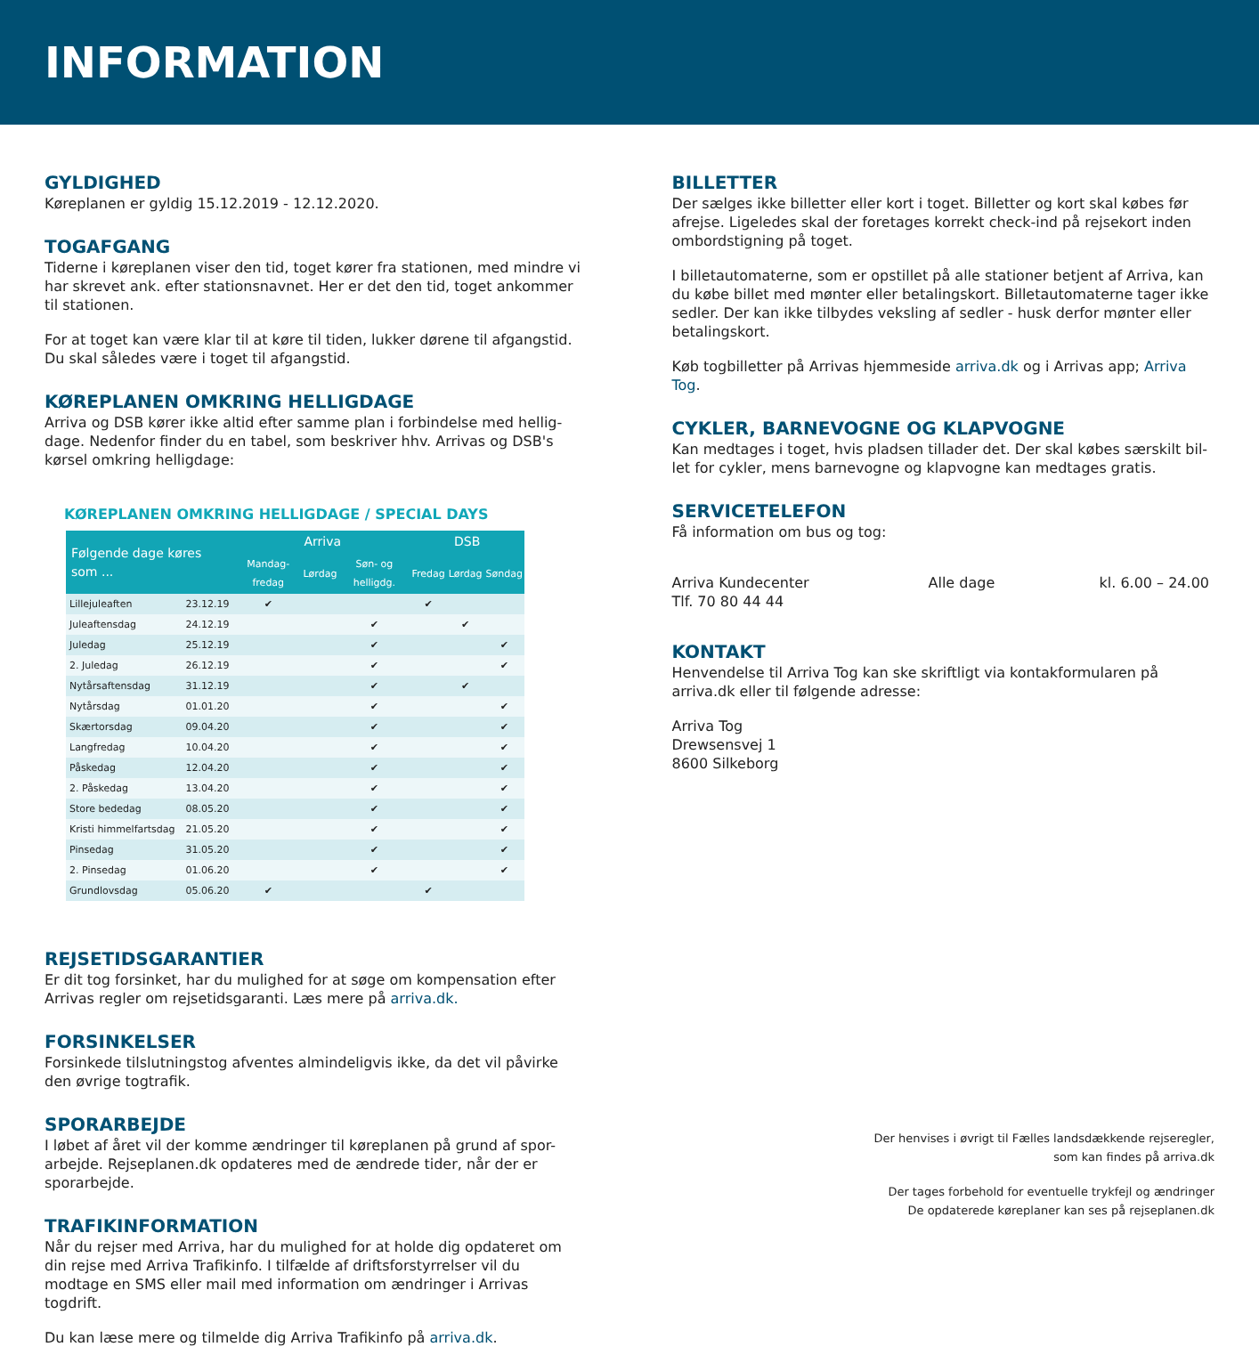INFORMATION
GYLDIGHED
Køreplanen er gyldig 15.12.2019 - 12.12.2020.
TOGAFGANG
Tiderne i køreplanen viser den tid, toget kører fra stationen, med mindre vi har skrevet ank. efter stationsnavnet. Her er det den tid, toget ankommer til stationen.
For at toget kan være klar til at køre til tiden, lukker dørene til afgangstid. Du skal således være i toget til afgangstid.
KØREPLANEN OMKRING HELLIGDAGE
Arriva og DSB kører ikke altid efter samme plan i forbindelse med hellig-dage. Nedenfor finder du en tabel, som beskriver hhv. Arrivas og DSB's kørsel omkring helligdage:
KØREPLANEN OMKRING HELLIGDAGE / SPECIAL DAYS
| Følgende dage køres som ... | | Arriva | | | DSB | | |
| --- | --- | --- | --- | --- | --- | --- | --- |
| | | Mandag-fredag | Lørdag | Søn- og helligdg. | Fredag | Lørdag | Søndag |
| Lillejuleaften | 23.12.19 | ✔ | | | ✔ | | |
| Juleaftensdag | 24.12.19 | | | ✔ | | ✔ | |
| Juledag | 25.12.19 | | | ✔ | | | ✔ |
| 2. Juledag | 26.12.19 | | | ✔ | | | ✔ |
| Nytårsaftensdag | 31.12.19 | | | ✔ | | ✔ | |
| Nytårsdag | 01.01.20 | | | ✔ | | | ✔ |
| Skærtorsdag | 09.04.20 | | | ✔ | | | ✔ |
| Langfredag | 10.04.20 | | | ✔ | | | ✔ |
| Påskedag | 12.04.20 | | | ✔ | | | ✔ |
| 2. Påskedag | 13.04.20 | | | ✔ | | | ✔ |
| Store bededag | 08.05.20 | | | ✔ | | | ✔ |
| Kristi himmelfartsdag | 21.05.20 | | | ✔ | | | ✔ |
| Pinsedag | 31.05.20 | | | ✔ | | | ✔ |
| 2. Pinsedag | 01.06.20 | | | ✔ | | | ✔ |
| Grundlovsdag | 05.06.20 | ✔ | | | ✔ | | |
REJSETIDSGARANTIER
Er dit tog forsinket, har du mulighed for at søge om kompensation efter Arrivas regler om rejsetidsgaranti. Læs mere på arriva.dk.
FORSINKELSER
Forsinkede tilslutningstog afventes almindeligvis ikke, da det vil påvirke den øvrige togtrafik.
SPORARBEJDE
I løbet af året vil der komme ændringer til køreplanen på grund af spor-arbejde. Rejseplanen.dk opdateres med de ændrede tider, når der er sporarbejde.
TRAFIKINFORMATION
Når du rejser med Arriva, har du mulighed for at holde dig opdateret om din rejse med Arriva Trafikinfo. I tilfælde af driftsforstyrrelser vil du modtage en SMS eller mail med information om ændringer i Arrivas togdrift.
Du kan læse mere og tilmelde dig Arriva Trafikinfo på arriva.dk.
BILLETTER
Der sælges ikke billetter eller kort i toget. Billetter og kort skal købes før afrejse. Ligeledes skal der foretages korrekt check-ind på rejsekort inden ombordstigning på toget.
I billetautomaterne, som er opstillet på alle stationer betjent af Arriva, kan du købe billet med mønter eller betalingskort. Billetautomaterne tager ikke sedler. Der kan ikke tilbydes veksling af sedler - husk derfor mønter eller betalingskort.
Køb togbilletter på Arrivas hjemmeside arriva.dk og i Arrivas app; Arriva Tog.
CYKLER, BARNEVOGNE OG KLAPVOGNE
Kan medtages i toget, hvis pladsen tillader det. Der skal købes særskilt bil-let for cykler, mens barnevogne og klapvogne kan medtages gratis.
SERVICETELEFON
Få information om bus og tog:
Arriva Kundecenter
Tlf. 70 80 44 44
Alle dage kl. 6.00 – 24.00
KONTAKT
Henvendelse til Arriva Tog kan ske skriftligt via kontakformularen på arriva.dk eller til følgende adresse:
Arriva Tog
Drewsensvej 1
8600 Silkeborg
Der henvises i øvrigt til Fælles landsdækkende rejseregler,
som kan findes på arriva.dk
Der tages forbehold for eventuelle trykfejl og ændringer
De opdaterede køreplaner kan ses på rejseplanen.dk